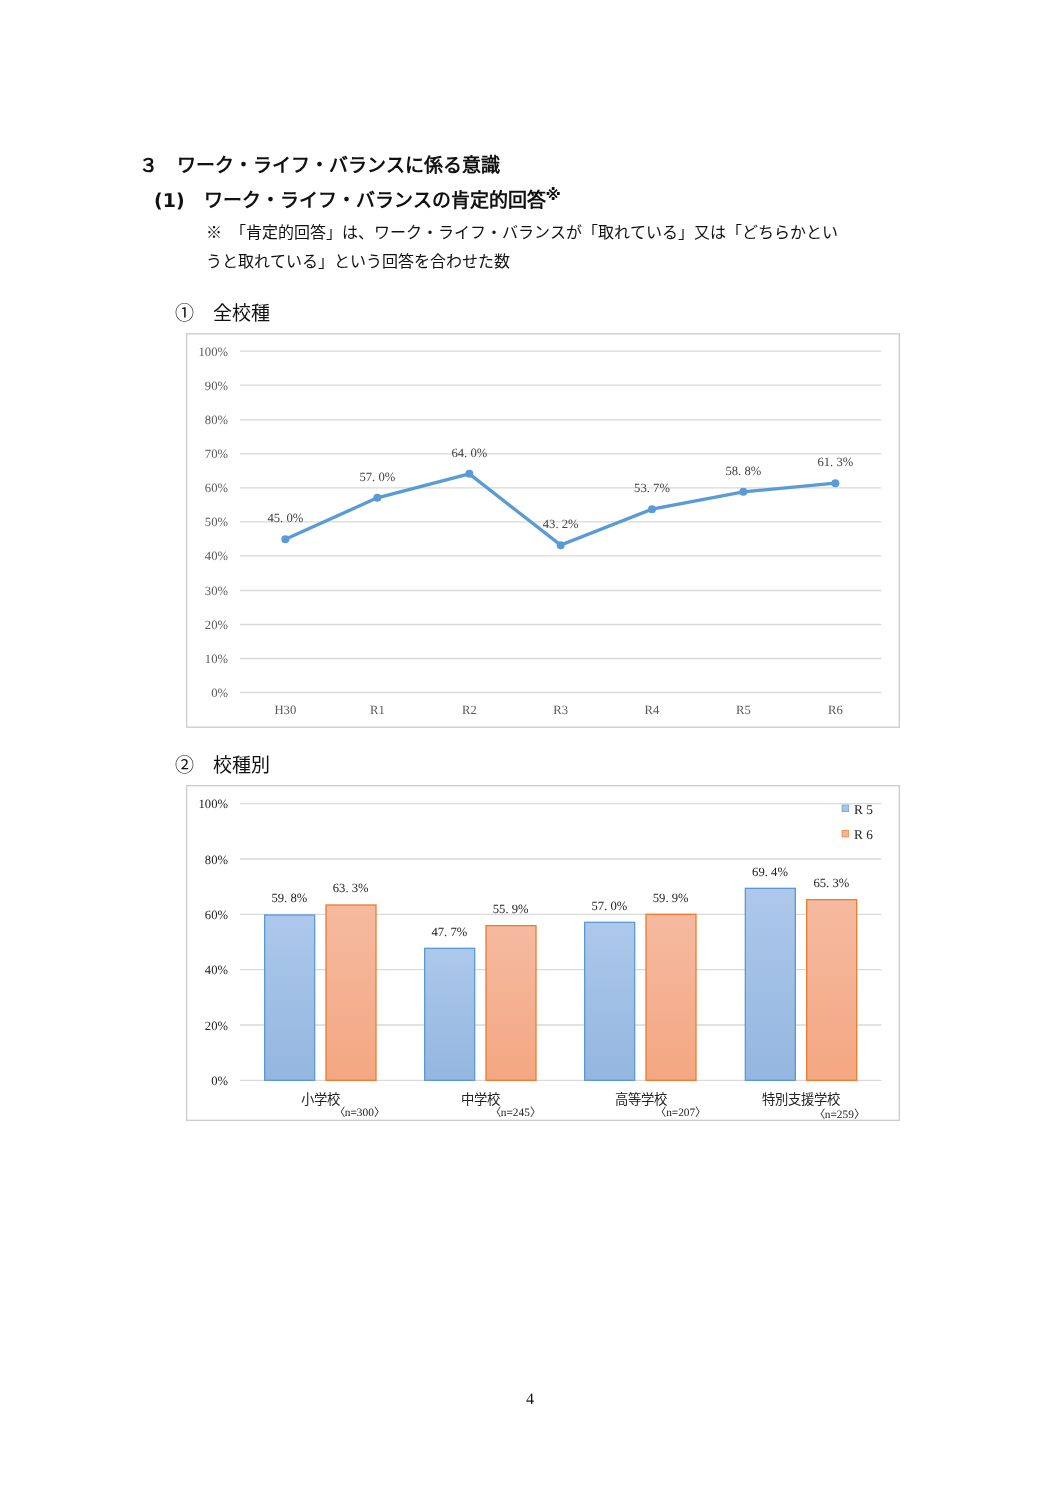３　ワーク・ライフ・バランスに係る意識
(1)　ワーク・ライフ・バランスの肯定的回答<sup>※</sup>
※　「肯定的回答」は、ワーク・ライフ・バランスが「取れている」又は「どちらかというと取れている」という回答を合わせた数
①　全校種
100%
90%
80%
70%
60%
50%
40%
30%
20%
10%
0%
H30
R1
R2
R3
R4
R5
R6
45. 0%
57. 0%
64. 0%
43. 2%
53. 7%
58. 8%
61. 3%
②　校種別
100%
80%
60%
40%
20%
0%
59. 8%
63. 3%
47. 7%
55. 9%
57. 0%
59. 9%
69. 4%
65. 3%
R 5
R 6
小学校
中学校
高等学校
特別支援学校
〈n=300〉
〈n=245〉
〈n=207〉
〈n=259〉
4